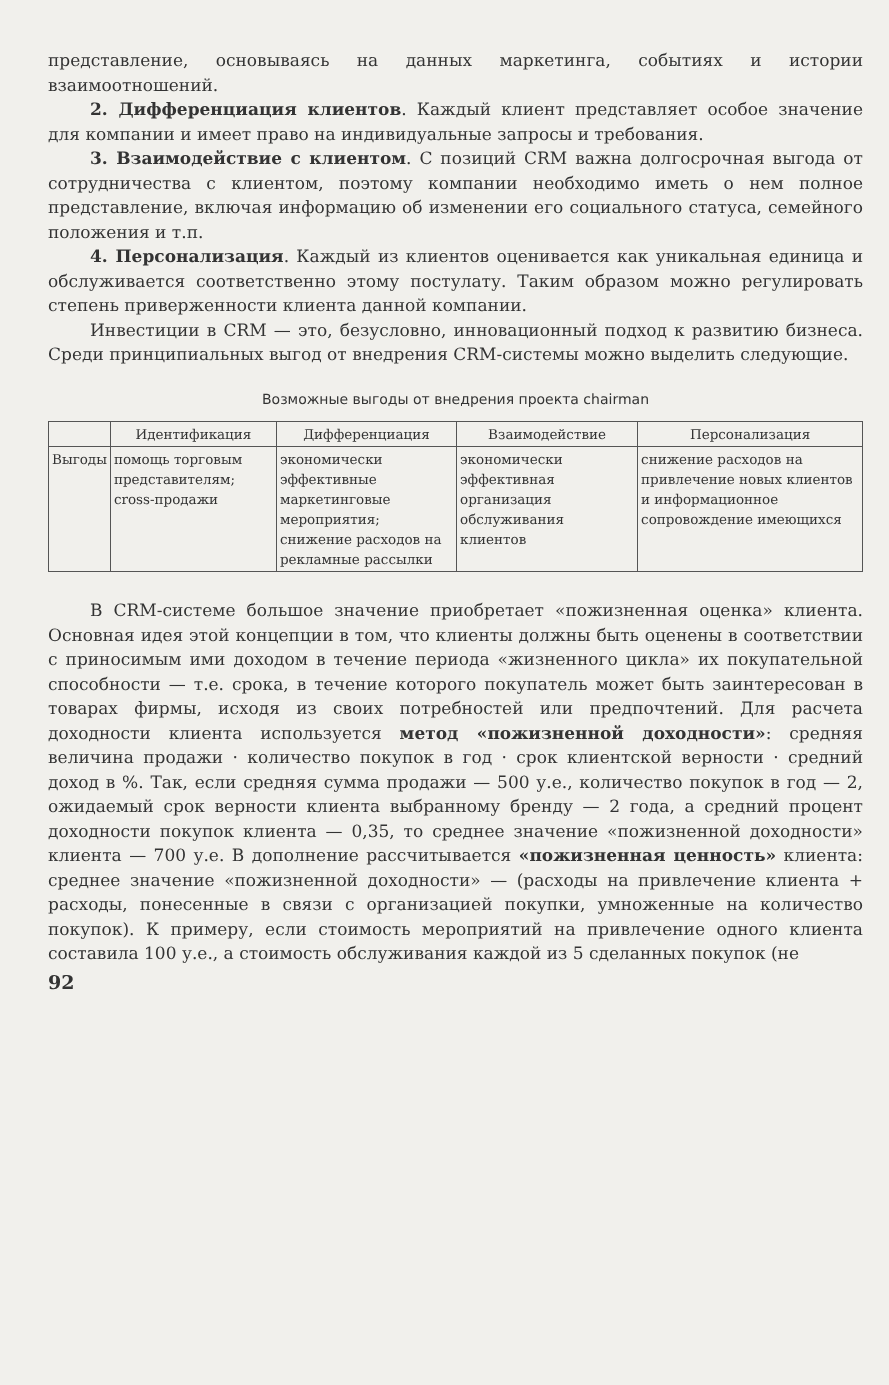представление, основываясь на данных маркетинга, событиях и истории взаимоотношений.
2. Дифференциация клиентов. Каждый клиент представляет особое значение для компании и имеет право на индивидуальные запросы и требования.
3. Взаимодействие с клиентом. С позиций CRM важна долгосрочная выгода от сотрудничества с клиентом, поэтому компании необходимо иметь о нем полное представление, включая информацию об изменении его социального статуса, семейного положения и т.п.
4. Персонализация. Каждый из клиентов оценивается как уникальная единица и обслуживается соответственно этому постулату. Таким образом можно регулировать степень приверженности клиента данной компании.
Инвестиции в CRM — это, безусловно, инновационный подход к развитию бизнеса. Среди принципиальных выгод от внедрения CRM-системы можно выделить следующие.
Возможные выгоды от внедрения проекта chairman
| | Идентификация | Дифференциация | Взаимодействие | Персонализация |
| --- | --- | --- | --- | --- |
| Выгоды | помощь торговым представителям; cross-продажи | экономически эффективные маркетинговые мероприятия; снижение расходов на рекламные рассылки | экономически эффективная организация обслуживания клиентов | снижение расходов на привлечение новых клиентов и информационное сопровождение имеющихся |
В CRM-системе большое значение приобретает «пожизненная оценка» клиента. Основная идея этой концепции в том, что клиенты должны быть оценены в соответствии с приносимым ими доходом в течение периода «жизненного цикла» их покупательной способности — т.е. срока, в течение которого покупатель может быть заинтересован в товарах фирмы, исходя из своих потребностей или предпочтений. Для расчета доходности клиента используется метод «пожизненной доходности»: средняя величина продажи · количество покупок в год · срок клиентской верности · средний доход в %. Так, если средняя сумма продажи — 500 у.е., количество покупок в год — 2, ожидаемый срок верности клиента выбранному бренду — 2 года, а средний процент доходности покупок клиента — 0,35, то среднее значение «пожизненной доходности» клиента — 700 у.е. В дополнение рассчитывается «пожизненная ценность» клиента: среднее значение «пожизненной доходности» — (расходы на привлечение клиента + расходы, понесенные в связи с организацией покупки, умноженные на количество покупок). К примеру, если стоимость мероприятий на привлечение одного клиента составила 100 у.е., а стоимость обслуживания каждой из 5 сделанных покупок (не
92